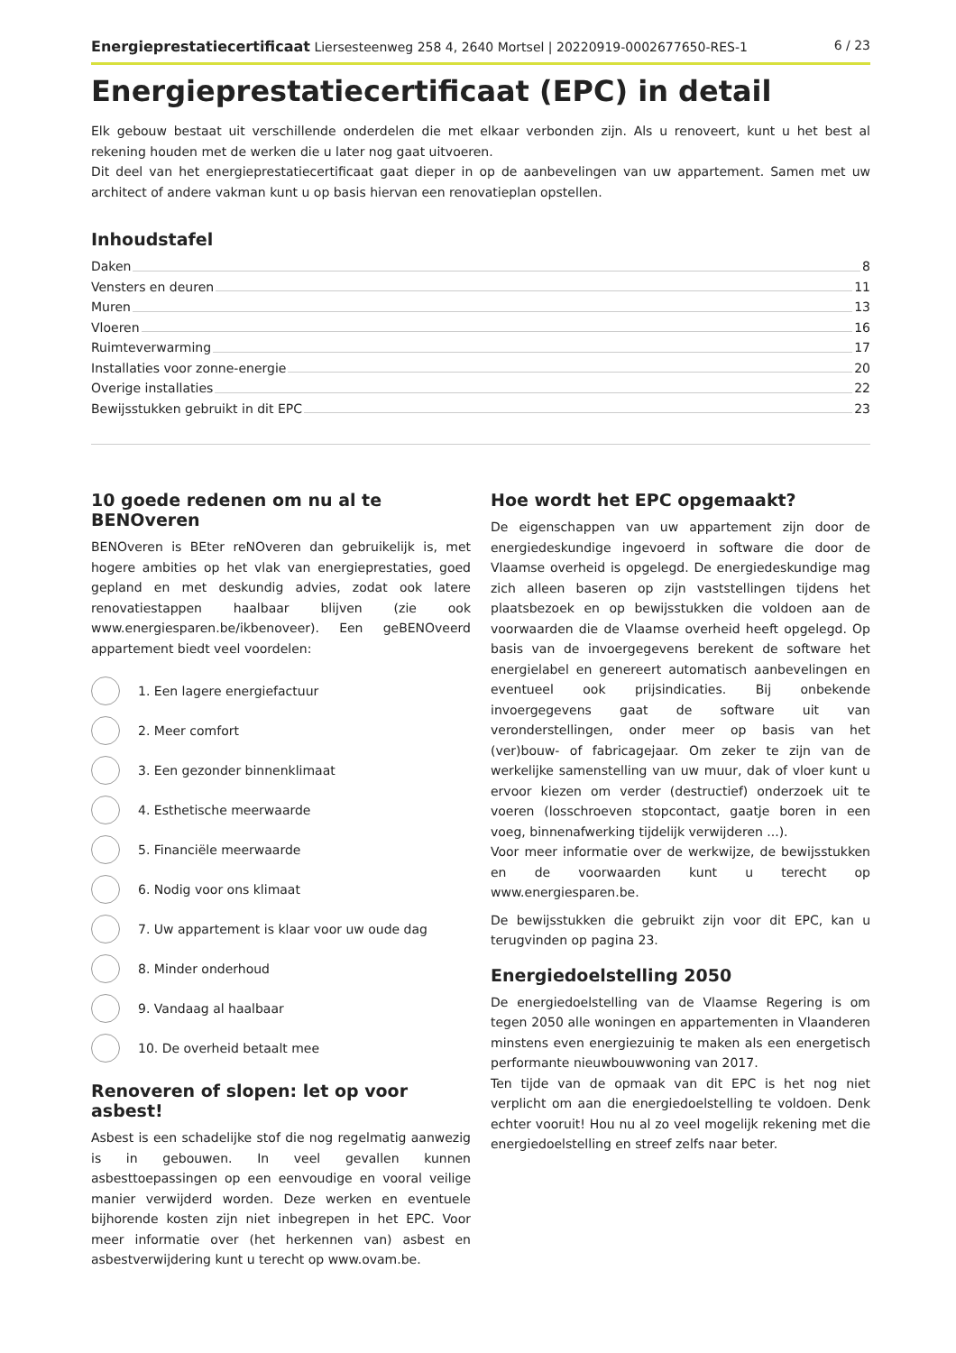Energieprestatiecertificaat Liersesteenweg 258 4, 2640 Mortsel | 20220919-0002677650-RES-1
6 / 23
Energieprestatiecertificaat (EPC) in detail
Elk gebouw bestaat uit verschillende onderdelen die met elkaar verbonden zijn. Als u renoveert, kunt u het best al rekening houden met de werken die u later nog gaat uitvoeren.
Dit deel van het energieprestatiecertificaat gaat dieper in op de aanbevelingen van uw appartement. Samen met uw architect of andere vakman kunt u op basis hiervan een renovatieplan opstellen.
Inhoudstafel
Daken 8
Vensters en deuren 11
Muren 13
Vloeren 16
Ruimteverwarming 17
Installaties voor zonne-energie 20
Overige installaties 22
Bewijsstukken gebruikt in dit EPC 23
10 goede redenen om nu al te BENOveren
BENOveren is BEter reNOveren dan gebruikelijk is, met hogere ambities op het vlak van energieprestaties, goed gepland en met deskundig advies, zodat ook latere renovatiestappen haalbaar blijven (zie ook www.energiesparen.be/ikbenoveer). Een geBENOveerd appartement biedt veel voordelen:
1. Een lagere energiefactuur
2. Meer comfort
3. Een gezonder binnenklimaat
4. Esthetische meerwaarde
5. Financiële meerwaarde
6. Nodig voor ons klimaat
7. Uw appartement is klaar voor uw oude dag
8. Minder onderhoud
9. Vandaag al haalbaar
10. De overheid betaalt mee
Renoveren of slopen: let op voor asbest!
Asbest is een schadelijke stof die nog regelmatig aanwezig is in gebouwen. In veel gevallen kunnen asbesttoepassingen op een eenvoudige en vooral veilige manier verwijderd worden. Deze werken en eventuele bijhorende kosten zijn niet inbegrepen in het EPC. Voor meer informatie over (het herkennen van) asbest en asbestverwijdering kunt u terecht op www.ovam.be.
Hoe wordt het EPC opgemaakt?
De eigenschappen van uw appartement zijn door de energiedeskundige ingevoerd in software die door de Vlaamse overheid is opgelegd. De energiedeskundige mag zich alleen baseren op zijn vaststellingen tijdens het plaatsbezoek en op bewijsstukken die voldoen aan de voorwaarden die de Vlaamse overheid heeft opgelegd. Op basis van de invoergegevens berekent de software het energielabel en genereert automatisch aanbevelingen en eventueel ook prijsindicaties. Bij onbekende invoergegevens gaat de software uit van veronderstellingen, onder meer op basis van het (ver)bouw- of fabricagejaar. Om zeker te zijn van de werkelijke samenstelling van uw muur, dak of vloer kunt u ervoor kiezen om verder (destructief) onderzoek uit te voeren (losschroeven stopcontact, gaatje boren in een voeg, binnenafwerking tijdelijk verwijderen ...).
Voor meer informatie over de werkwijze, de bewijsstukken en de voorwaarden kunt u terecht op www.energiesparen.be.
De bewijsstukken die gebruikt zijn voor dit EPC, kan u terugvinden op pagina 23.
Energiedoelstelling 2050
De energiedoelstelling van de Vlaamse Regering is om tegen 2050 alle woningen en appartementen in Vlaanderen minstens even energiezuinig te maken als een energetisch performante nieuwbouwwoning van 2017.
Ten tijde van de opmaak van dit EPC is het nog niet verplicht om aan die energiedoelstelling te voldoen. Denk echter vooruit! Hou nu al zo veel mogelijk rekening met die energiedoelstelling en streef zelfs naar beter.